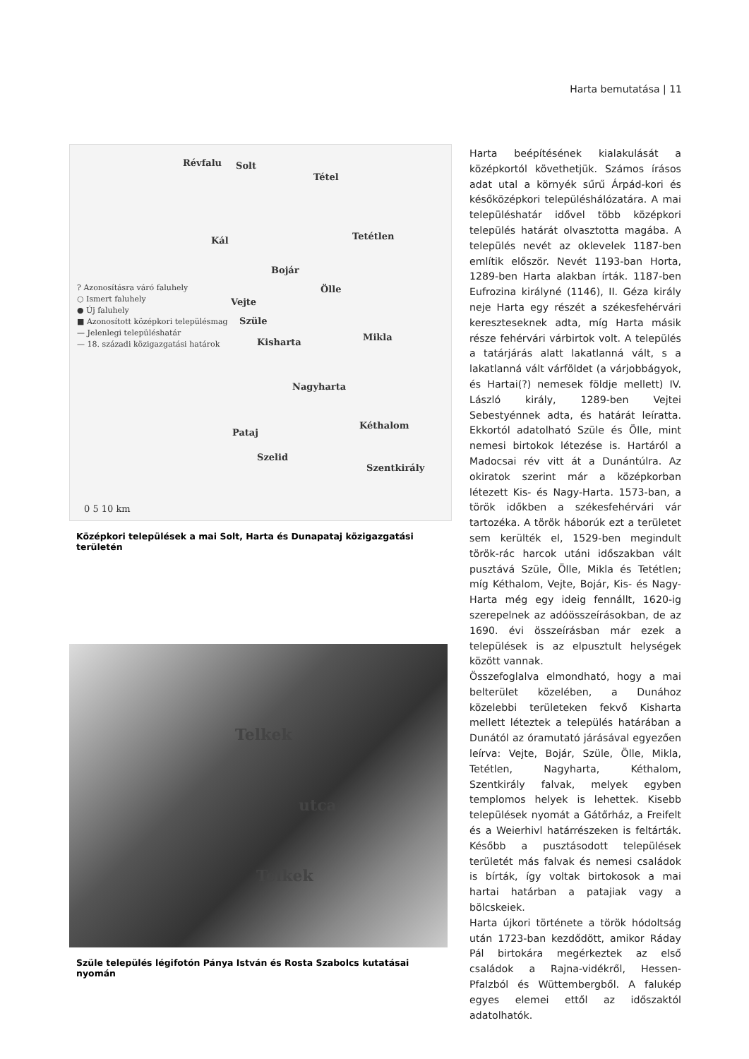Harta bemutatása | 11
Révfalu Solt
Tétel
Kál Tetétlen
Bojár
Ölle
Vejte
Szüle
Kisharta Mikla
Nagyharta
Kéthalom
Pataj
Szelid
Szentkirály
? Azonosításra váró faluhely
○ Ismert faluhely
● Új faluhely
■ Azonosított középkori településmag
— Jelenlegi településhatár
— 18. századi közigazgatási határok
0 5 10 km
Középkori települések a mai Solt, Harta és Dunapataj közigazgatási területén
Telkek
utca
Telkek
Szüle település légifotón Pánya István és Rosta Szabolcs kutatásai nyomán
Harta beépítésének kialakulását a középkortól követhetjük. Számos írásos adat utal a környék sűrű Árpád-kori és későközépkori településhálózatára. A mai településhatár idővel több középkori település határát olvasztotta magába. A település nevét az oklevelek 1187-ben említik először. Nevét 1193-ban Horta, 1289-ben Harta alakban írták. 1187-ben Eufrozina királyné (1146), II. Géza király neje Harta egy részét a székesfehérvári kereszteseknek adta, míg Harta másik része fehérvári várbirtok volt. A település a tatárjárás alatt lakatlanná vált, s a lakatlanná vált várföldet (a várjobbágyok, és Hartai(?) nemesek földje mellett) IV. László király, 1289-ben Vejtei Sebestyénnek adta, és határát leíratta. Ekkortól adatolható Szüle és Ölle, mint nemesi birtokok létezése is. Hartáról a Madocsai rév vitt át a Dunántúlra. Az okiratok szerint már a középkorban létezett Kis- és Nagy-Harta. 1573-ban, a török időkben a székesfehérvári vár tartozéka. A török háborúk ezt a területet sem kerülték el, 1529-ben megindult török-rác harcok utáni időszakban vált pusztává Szüle, Ölle, Mikla és Tetétlen; míg Kéthalom, Vejte, Bojár, Kis- és Nagy-Harta még egy ideig fennállt, 1620-ig szerepelnek az adóösszeírásokban, de az 1690. évi összeírásban már ezek a települések is az elpusztult helységek között vannak.
Összefoglalva elmondható, hogy a mai belterület közelében, a Dunához közelebbi területeken fekvő Kisharta mellett léteztek a település határában a Dunától az óramutató járásával egyezően leírva: Vejte, Bojár, Szüle, Ölle, Mikla, Tetétlen, Nagyharta, Kéthalom, Szentkirály falvak, melyek egyben templomos helyek is lehettek. Kisebb települések nyomát a Gátőrház, a Freifelt és a Weierhivl határrészeken is feltárták. Később a pusztásodott települések területét más falvak és nemesi családok is bírták, így voltak birtokosok a mai hartai határban a patajiak vagy a bölcskeiek.
Harta újkori története a török hódoltság után 1723-ban kezdődött, amikor Ráday Pál birtokára megérkeztek az első családok a Rajna-vidékről, Hessen-Pfalzból és Wüttembergből. A falukép egyes elemei ettől az időszaktól adatolhatók.